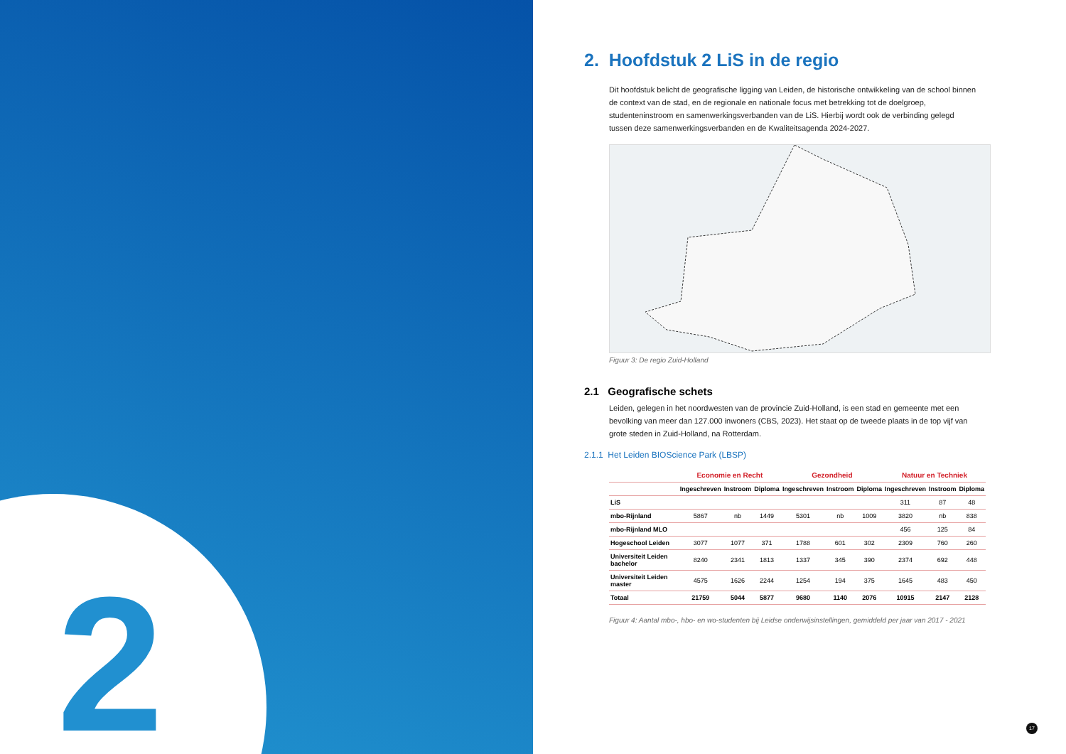2
2. Hoofdstuk 2 LiS in de regio
Dit hoofdstuk belicht de geografische ligging van Leiden, de historische ontwikkeling van de school binnen de context van de stad, en de regionale en nationale focus met betrekking tot de doelgroep, studenteninstroom en samenwerkingsverbanden van de LiS. Hierbij wordt ook de verbinding gelegd tussen deze samenwerkingsverbanden en de Kwaliteitsagenda 2024-2027.
Figuur 3: De regio Zuid-Holland
2.1 Geografische schets
Leiden, gelegen in het noordwesten van de provincie Zuid-Holland, is een stad en gemeente met een bevolking van meer dan 127.000 inwoners (CBS, 2023). Het staat op de tweede plaats in de top vijf van grote steden in Zuid-Holland, na Rotterdam.
2.1.1 Het Leiden BIOScience Park (LBSP)
| | Economie en Recht | | | Gezondheid | | | Natuur en Techniek | | |
| --- | --- | --- | --- | --- | --- | --- | --- | --- | --- |
| | Ingeschreven | Instroom | Diploma | Ingeschreven | Instroom | Diploma | Ingeschreven | Instroom | Diploma |
| LiS | | | | | | | 311 | 87 | 48 |
| mbo-Rijnland | 5867 | nb | 1449 | 5301 | nb | 1009 | 3820 | nb | 838 |
| mbo-Rijnland MLO | | | | | | | 456 | 125 | 84 |
| Hogeschool Leiden | 3077 | 1077 | 371 | 1788 | 601 | 302 | 2309 | 760 | 260 |
| Universiteit Leiden bachelor | 8240 | 2341 | 1813 | 1337 | 345 | 390 | 2374 | 692 | 448 |
| Universiteit Leiden master | 4575 | 1626 | 2244 | 1254 | 194 | 375 | 1645 | 483 | 450 |
| Totaal | 21759 | 5044 | 5877 | 9680 | 1140 | 2076 | 10915 | 2147 | 2128 |
Figuur 4: Aantal mbo-, hbo- en wo-studenten bij Leidse onderwijsinstellingen, gemiddeld per jaar van 2017 - 2021
17